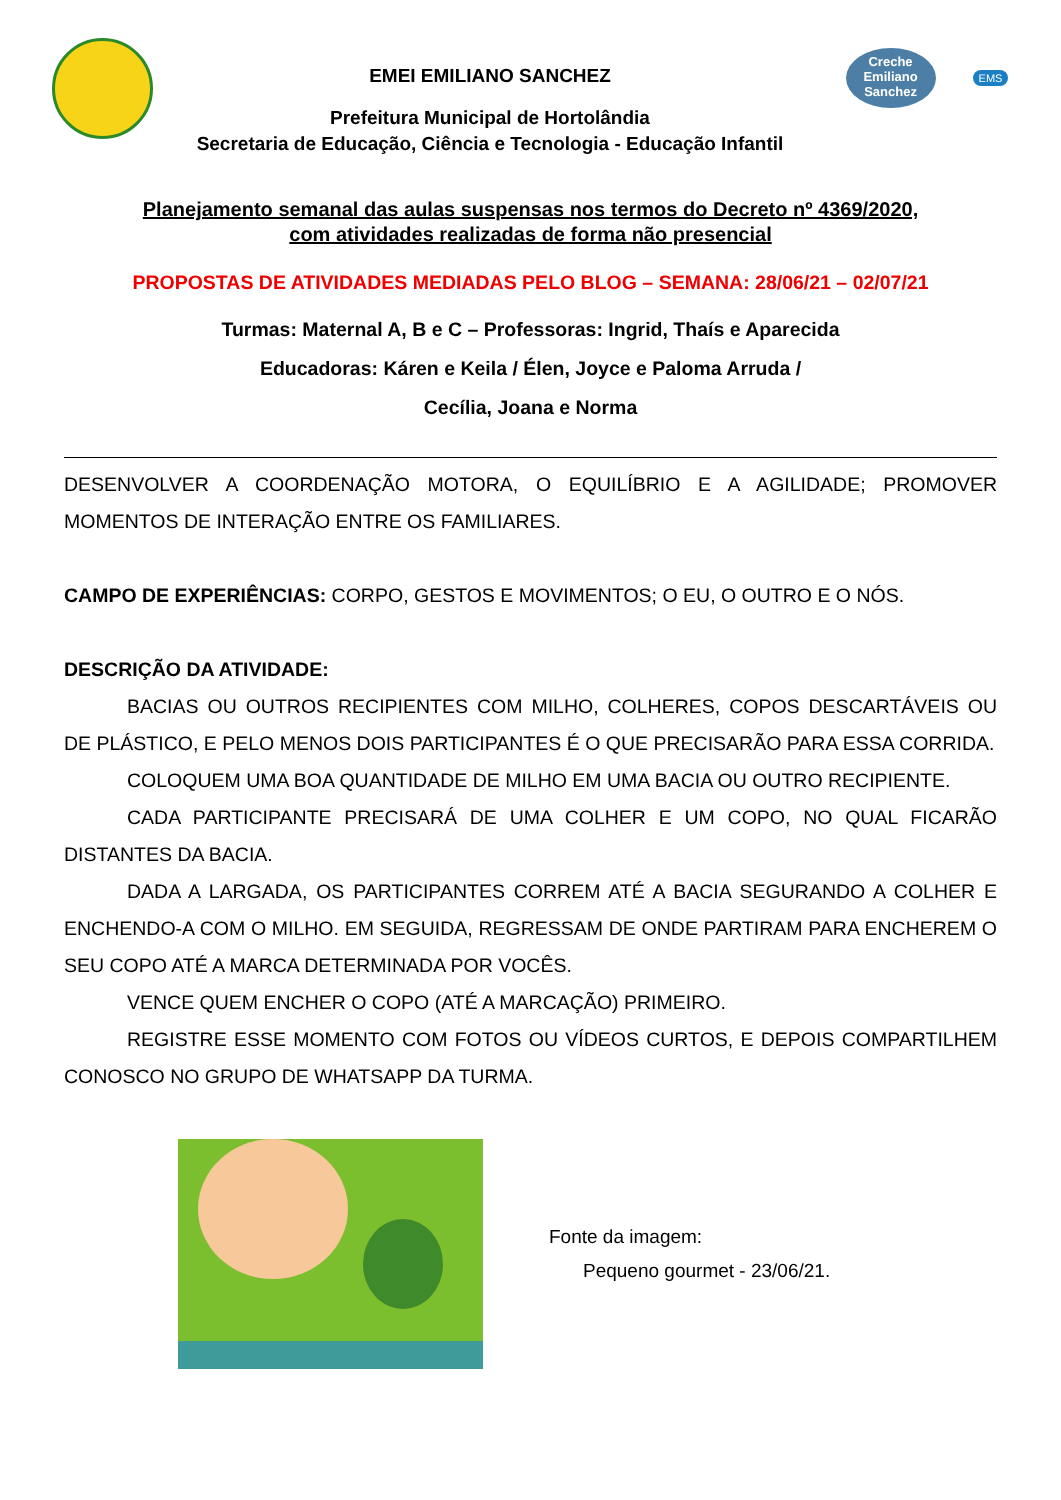EMEI EMILIANO SANCHEZ
Prefeitura Municipal de Hortolândia
Secretaria de Educação, Ciência e Tecnologia - Educação Infantil
Creche
Emiliano Sanchez
EMS
Planejamento semanal das aulas suspensas nos termos do Decreto nº 4369/2020,
com atividades realizadas de forma não presencial
PROPOSTAS DE ATIVIDADES MEDIADAS PELO BLOG – SEMANA: 28/06/21 – 02/07/21
Turmas: Maternal A, B e C – Professoras: Ingrid, Thaís e Aparecida
Educadoras: Káren e Keila / Élen, Joyce e Paloma Arruda /
Cecília, Joana e Norma
DESENVOLVER A COORDENAÇÃO MOTORA, O EQUILÍBRIO E A AGILIDADE; PROMOVER MOMENTOS DE INTERAÇÃO ENTRE OS FAMILIARES.
CAMPO DE EXPERIÊNCIAS: CORPO, GESTOS E MOVIMENTOS; O EU, O OUTRO E O NÓS.
DESCRIÇÃO DA ATIVIDADE:
BACIAS OU OUTROS RECIPIENTES COM MILHO, COLHERES, COPOS DESCARTÁVEIS OU DE PLÁSTICO, E PELO MENOS DOIS PARTICIPANTES É O QUE PRECISARÃO PARA ESSA CORRIDA.
COLOQUEM UMA BOA QUANTIDADE DE MILHO EM UMA BACIA OU OUTRO RECIPIENTE.
CADA PARTICIPANTE PRECISARÁ DE UMA COLHER E UM COPO, NO QUAL FICARÃO DISTANTES DA BACIA.
DADA A LARGADA, OS PARTICIPANTES CORREM ATÉ A BACIA SEGURANDO A COLHER E ENCHENDO-A COM O MILHO. EM SEGUIDA, REGRESSAM DE ONDE PARTIRAM PARA ENCHEREM O SEU COPO ATÉ A MARCA DETERMINADA POR VOCÊS.
VENCE QUEM ENCHER O COPO (ATÉ A MARCAÇÃO) PRIMEIRO.
REGISTRE ESSE MOMENTO COM FOTOS OU VÍDEOS CURTOS, E DEPOIS COMPARTILHEM CONOSCO NO GRUPO DE WHATSAPP DA TURMA.
Fonte da imagem:
Pequeno gourmet - 23/06/21.